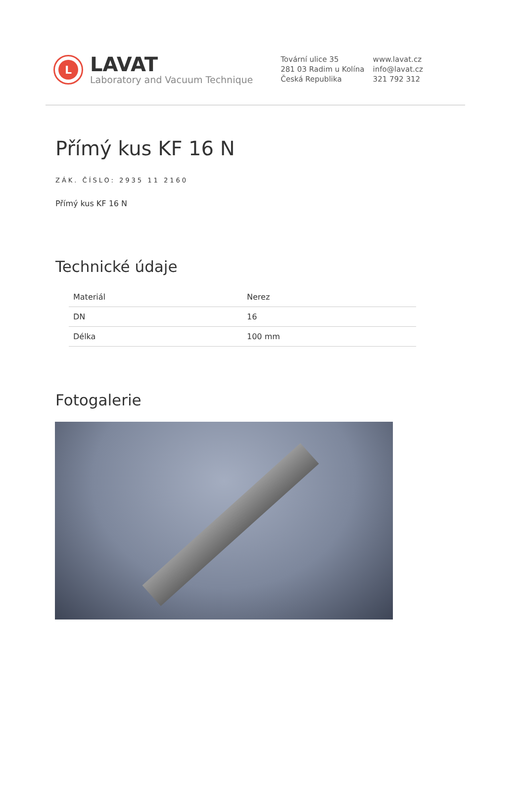L
LAVAT
Laboratory and Vacuum Technique
Tovární ulice 35
281 03 Radim u Kolína
Česká Republika
www.lavat.cz
info@lavat.cz
321 792 312
Přímý kus KF 16 N
ZÁK. ČÍSLO: 2935 11 2160
Přímý kus KF 16 N
Technické údaje
| Materiál | Nerez |
| DN | 16 |
| Délka | 100 mm |
Fotogalerie